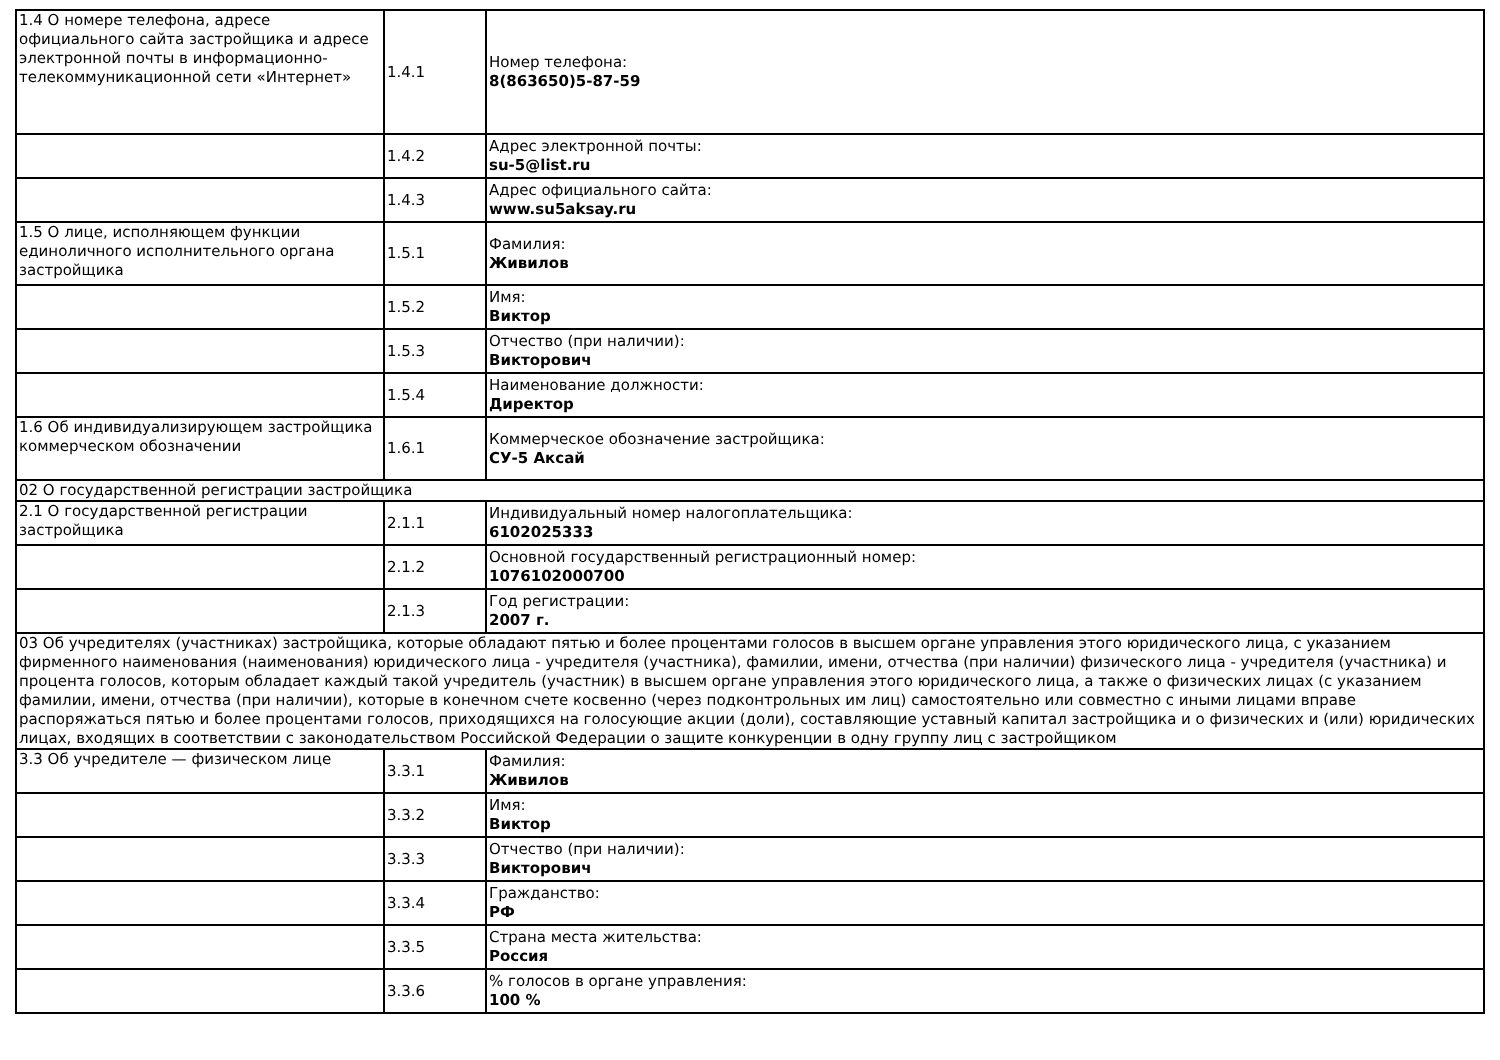| 1.4 О номере телефона, адресе официального сайта застройщика и адресе электронной почты в информационно-телекоммуникационной сети «Интернет» | 1.4.1 | Номер телефона: 8(863650)5-87-59 |
| | 1.4.2 | Адрес электронной почты: su-5@list.ru |
| | 1.4.3 | Адрес официального сайта: www.su5aksay.ru |
| 1.5 О лице, исполняющем функции единоличного исполнительного органа застройщика | 1.5.1 | Фамилия: Живилов |
| | 1.5.2 | Имя: Виктор |
| | 1.5.3 | Отчество (при наличии): Викторович |
| | 1.5.4 | Наименование должности: Директор |
| 1.6 Об индивидуализирующем застройщика коммерческом обозначении | 1.6.1 | Коммерческое обозначение застройщика: СУ-5 Аксай |
| 02 О государственной регистрации застройщика | | |
| 2.1 О государственной регистрации застройщика | 2.1.1 | Индивидуальный номер налогоплательщика: 6102025333 |
| | 2.1.2 | Основной государственный регистрационный номер: 1076102000700 |
| | 2.1.3 | Год регистрации: 2007 г. |
| 03 Об учредителях (участниках) застройщика, которые обладают пятью и более процентами голосов в высшем органе управления этого юридического лица, с указанием фирменного наименования (наименования) юридического лица - учредителя (участника), фамилии, имени, отчества (при наличии) физического лица - учредителя (участника) и процента голосов, которым обладает каждый такой учредитель (участник) в высшем органе управления этого юридического лица, а также о физических лицах (с указанием фамилии, имени, отчества (при наличии), которые в конечном счете косвенно (через подконтрольных им лиц) самостоятельно или совместно с иными лицами вправе распоряжаться пятью и более процентами голосов, приходящихся на голосующие акции (доли), составляющие уставный капитал застройщика и о физических и (или) юридических лицах, входящих в соответствии с законодательством Российской Федерации о защите конкуренции в одну группу лиц с застройщиком | | |
| 3.3 Об учредителе — физическом лице | 3.3.1 | Фамилия: Живилов |
| | 3.3.2 | Имя: Виктор |
| | 3.3.3 | Отчество (при наличии): Викторович |
| | 3.3.4 | Гражданство: РФ |
| | 3.3.5 | Страна места жительства: Россия |
| | 3.3.6 | % голосов в органе управления: 100 % |